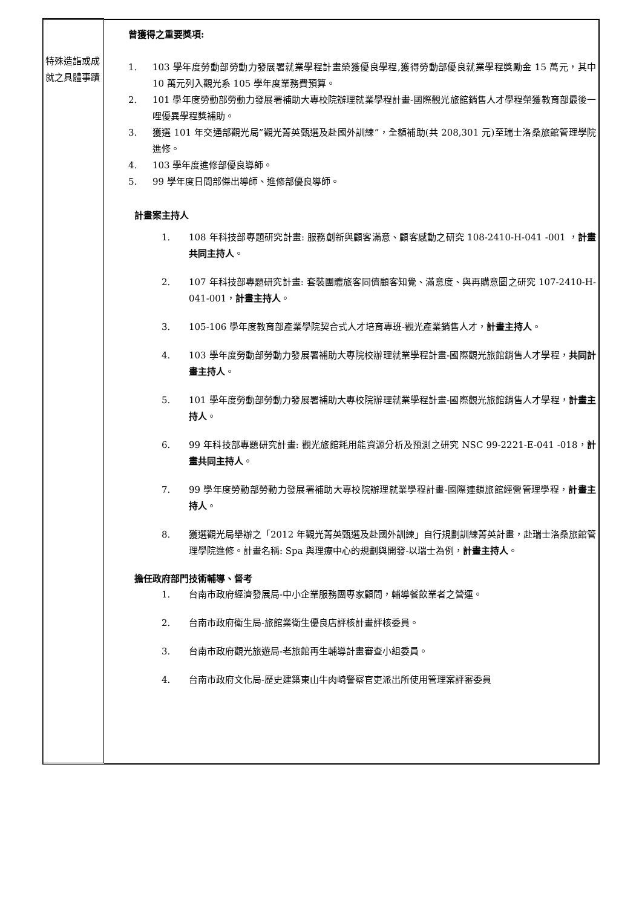| 特殊造詣或成就之具體事蹟 | 曾獲得之重要獎項: 1. 103 學年度勞動部勞動力發展署就業學程計畫榮獲優良學程,獲得勞動部優良就業學程獎勵金 15 萬元，其中 10 萬元列入觀光系 105 學年度業務費預算。 2. 101 學年度勞動部勞動力發展署補助大專校院辦理就業學程計畫-國際觀光旅館銷售人才學程榮獲教育部最後一哩優異學程獎補助。 3. 獲選 101 年交通部觀光局”觀光菁英甄選及赴國外訓練”，全額補助(共 208,301 元)至瑞士洛桑旅館管理學院進修。 4. 103 學年度進修部優良導師。 5. 99 學年度日間部傑出導師、進修部優良導師。 計畫案主持人 1. 108 年科技部專題研究計畫: 服務創新與顧客滿意、顧客感動之研究 108-2410-H-041 -001 ， 計畫共同主持人 。 2. 107 年科技部專題研究計畫: 套裝團體旅客同儕顧客知覺、滿意度、與再購意圖之研究 107-2410-H-041-001， 計畫主持人 。 3. 105-106 學年度教育部產業學院契合式人才培育專班-觀光產業銷售人才， 計畫主持人 。 4. 103 學年度勞動部勞動力發展署補助大專院校辦理就業學程計畫-國際觀光旅館銷售人才學程， 共同計畫主持人 。 5. 101 學年度勞動部勞動力發展署補助大專校院辦理就業學程計畫-國際觀光旅館銷售人才學程， 計畫主持人 。 6. 99 年科技部專題研究計畫: 觀光旅館耗用能資源分析及預測之研究 NSC 99-2221-E-041 -018， 計畫共同主持人 。 7. 99 學年度勞動部勞動力發展署補助大專校院辦理就業學程計畫-國際連鎖旅館經營管理學程， 計畫主持人 。 8. 獲選觀光局舉辦之「2012 年觀光菁英甄選及赴國外訓練」自行規劃訓練菁英計畫，赴瑞士洛桑旅館管理學院進修。計畫名稱: Spa 與理療中心的規劃與開發-以瑞士為例， 計畫主持人 。 擔任政府部門技術輔導、督考 1. 台南市政府經濟發展局-中小企業服務團專家顧問，輔導餐飲業者之營運。 2. 台南市政府衛生局-旅館業衛生優良店評核計畫評核委員。 3. 台南市政府觀光旅遊局-老旅館再生輔導計畫審查小組委員。 4. 台南市政府文化局-歷史建築東山牛肉崎警察官吏派出所使用管理案評審委員 |